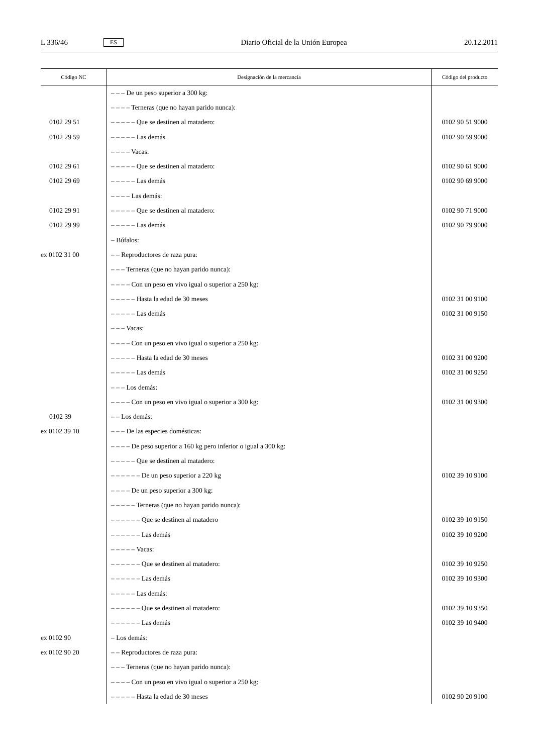L 336/46 ES Diario Oficial de la Unión Europea 20.12.2011
| Código NC | Designación de la mercancía | Código del producto |
| --- | --- | --- |
| | – – – De un peso superior a 300 kg: | |
| | – – – – Terneras (que no hayan parido nunca): | |
| 0102 29 51 | – – – – – Que se destinen al matadero: | 0102 90 51 9000 |
| 0102 29 59 | – – – – – Las demás | 0102 90 59 9000 |
| | – – – – Vacas: | |
| 0102 29 61 | – – – – – Que se destinen al matadero: | 0102 90 61 9000 |
| 0102 29 69 | – – – – – Las demás | 0102 90 69 9000 |
| | – – – – Las demás: | |
| 0102 29 91 | – – – – – Que se destinen al matadero: | 0102 90 71 9000 |
| 0102 29 99 | – – – – – Las demás | 0102 90 79 9000 |
| | – Búfalos: | |
| ex 0102 31 00 | – – Reproductores de raza pura: | |
| | – – – Terneras (que no hayan parido nunca): | |
| | – – – – Con un peso en vivo igual o superior a 250 kg: | |
| | – – – – – Hasta la edad de 30 meses | 0102 31 00 9100 |
| | – – – – – Las demás | 0102 31 00 9150 |
| | – – – Vacas: | |
| | – – – – Con un peso en vivo igual o superior a 250 kg: | |
| | – – – – – Hasta la edad de 30 meses | 0102 31 00 9200 |
| | – – – – – Las demás | 0102 31 00 9250 |
| | – – – Los demás: | |
| | – – – – Con un peso en vivo igual o superior a 300 kg: | 0102 31 00 9300 |
| 0102 39 | – – Los demás: | |
| ex 0102 39 10 | – – – De las especies domésticas: | |
| | – – – – De peso superior a 160 kg pero inferior o igual a 300 kg: | |
| | – – – – – Que se destinen al matadero: | |
| | – – – – – – De un peso superior a 220 kg | 0102 39 10 9100 |
| | – – – – De un peso superior a 300 kg: | |
| | – – – – – Terneras (que no hayan parido nunca): | |
| | – – – – – – Que se destinen al matadero | 0102 39 10 9150 |
| | – – – – – – Las demás | 0102 39 10 9200 |
| | – – – – – Vacas: | |
| | – – – – – – Que se destinen al matadero: | 0102 39 10 9250 |
| | – – – – – – Las demás | 0102 39 10 9300 |
| | – – – – – Las demás: | |
| | – – – – – – Que se destinen al matadero: | 0102 39 10 9350 |
| | – – – – – – Las demás | 0102 39 10 9400 |
| ex 0102 90 | – Los demás: | |
| ex 0102 90 20 | – – Reproductores de raza pura: | |
| | – – – Terneras (que no hayan parido nunca): | |
| | – – – – Con un peso en vivo igual o superior a 250 kg: | |
| | – – – – – Hasta la edad de 30 meses | 0102 90 20 9100 |